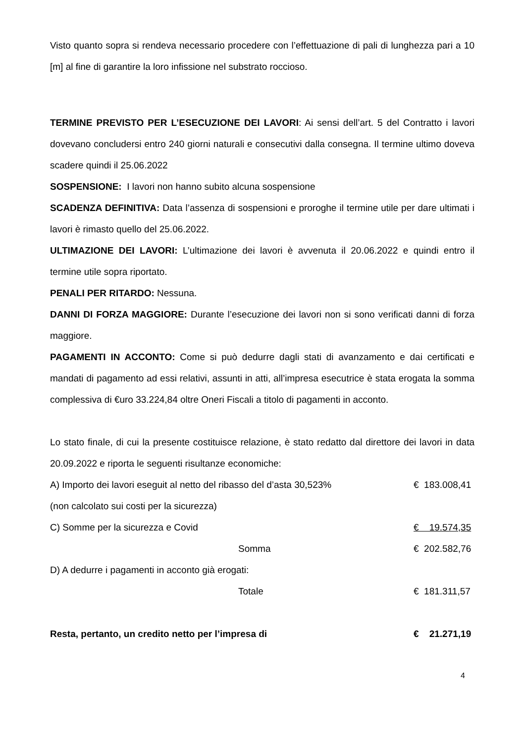Visto quanto sopra si rendeva necessario procedere con l’effettuazione di pali di lunghezza pari a 10 [m] al fine di garantire la loro infissione nel substrato roccioso.
TERMINE PREVISTO PER L’ESECUZIONE DEI LAVORI: Ai sensi dell’art. 5 del Contratto i lavori dovevano concludersi entro 240 giorni naturali e consecutivi dalla consegna. Il termine ultimo doveva scadere quindi il 25.06.2022
SOSPENSIONE: I lavori non hanno subito alcuna sospensione
SCADENZA DEFINITIVA: Data l’assenza di sospensioni e proroghe il termine utile per dare ultimati i lavori è rimasto quello del 25.06.2022.
ULTIMAZIONE DEI LAVORI: L’ultimazione dei lavori è avvenuta il 20.06.2022 e quindi entro il termine utile sopra riportato.
PENALI PER RITARDO: Nessuna.
DANNI DI FORZA MAGGIORE: Durante l’esecuzione dei lavori non si sono verificati danni di forza maggiore.
PAGAMENTI IN ACCONTO: Come si può dedurre dagli stati di avanzamento e dai certificati e mandati di pagamento ad essi relativi, assunti in atti, all’impresa esecutrice è stata erogata la somma complessiva di €uro 33.224,84 oltre Oneri Fiscali a titolo di pagamenti in acconto.
Lo stato finale, di cui la presente costituisce relazione, è stato redatto dal direttore dei lavori in data 20.09.2022 e riporta le seguenti risultanze economiche:
| A) Importo dei lavori eseguit al netto del ribasso del d’asta 30,523% | | € 183.008,41 |
| (non calcolato sui costi per la sicurezza) | | |
| C) Somme per la sicurezza e Covid | | € 19.574,35 |
| | Somma | € 202.582,76 |
| D) A dedurre i pagamenti in acconto già erogati: | | |
| | Totale | € 181.311,57 |
| Resta, pertanto, un credito netto per l’impresa di | | € 21.271,19 |
4